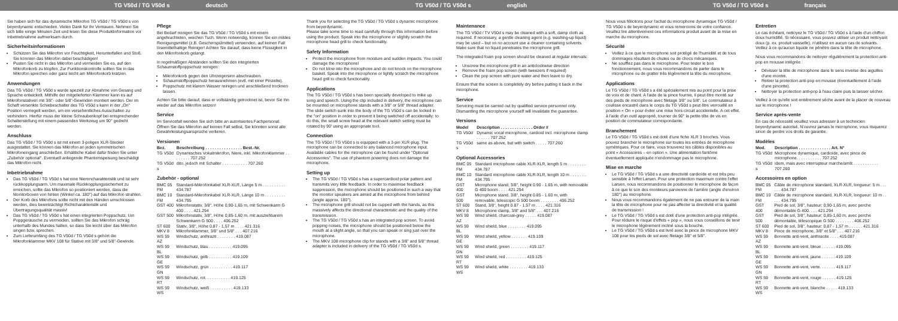TG V50d / TG V50d s deutsch TG V50d / TG V50d s english TG V50d / TG V50d s français
Sie haben sich für das dynamische Mikrofon TG V50d / TG V50d s von beyerdynamic entschieden. Vielen Dank für Ihr Vertrauen. Nehmen Sie sich bitte einige Minuten Zeit und lesen Sie diese Produktinformation vor Inbetriebnahme aufmerksam durch.
Sicherheitsinformationen
Schützen Sie das Mikrofon vor Feuchtigkeit, Herunterfallen und Stoß. Sie könnten das Mikrofon dabei beschädigen!
Pusten Sie nicht in das Mikrofon und vermeiden Sie es, auf den Mikrofonkorb zu klopfen. Zur Funktionskontrolle sollten Sie in das Mikrofon sprechen oder ganz leicht am Mikrofonkorb kratzen.
Anwendungen
Das TG V50d / TG V50d s wurde speziell zur Abnahme von Gesang und Sprache entwickelt. Mithilfe der mitgelieferten Klammer kann es auf Mikrofonstativen mit 3/8"- oder 5/8"-Gewinden montiert werden. Der im Schaft versenkte Schiebeschalter des TG V50d s kann in der „On" Position verriegelt werden, um ein versehentliches Ausschalten zu verhindern. Hierfür muss der kleine Schraubenkopf bei entsprechender Schalterstellung mit einem passenden Werkzeug um 90° gedreht werden.
Anschluss
Das TG V50d / TG V50d s ist mit einem 3-poligen XLR-Stecker ausgestattet. Sie können das Mikrofon an jeden symmetrischen Mikrofoneingang anschließen. Erhältliche Kabel dafür finden Sie unter „Zubehör optional". Eventuell anliegende Phantomspeisung beschädigt das Mikrofon nicht.
Inbetriebnahme
Das TG V50d / TG V50d s hat eine Nierencharakteristik und ist sehr rückkopplungsarm. Um maximale Rückkopplungssicherheit zu erreichen, sollte das Mikrofon so positioniert werden, dass die Monitorboxen von hinten (Winkel ca. 180°) auf das Mikrofon strahlen.
Der Korb des Mikrofons sollte nicht mit den Händen umschlossen werden, dies beeinträchtigt Richtcharakteristik und Übertragungsqualität massiv!
Das TG V50d / TG V50d s hat einen integrierten Poppschutz. Um Poppgeräusche zu vermeiden, sollten Sie das Mikrofon schräg unterhalb des Mundes halten, so dass Sie leicht über das Mikrofon singen bzw. sprechen.
Zum Lieferumfang des TG V50d / TG V50d s gehört die Mikrofonklammer MKV 108 für Stative mit 3/8" und 5/8"-Gewinde.
Pflege
Bei Bedarf reinigen Sie das TG V50d / TG V50d s mit einem angefeuchteten, weichen Tuch. Wenn notwendig, können Sie ein mildes Reinigungsmittel (z.B. Geschirrspülmittel) verwenden, auf keinen Fall lösemittelhaltige Reiniger! Achten Sie darauf, dass keine Flüssigkeit in den Mikrofonkorb gelangt.
In regelmäßigen Abständen sollten Sie den integrierten Schaumstoffpoppschutz reinigen:
Mikrofonkorb gegen den Uhrzeigersinn abschrauben.
Schaumstoffpoppschutz herausnehmen (evtl. mit einer Pinzette).
Poppschutz mit klarem Wasser reinigen und anschließend trocknen lassen.
Achten Sie bitte darauf, dass er vollständig getrocknet ist, bevor Sie ihn wieder auf das Mikrofon setzen!
Service
Im Servicefall wenden Sie sich bitte an autorisiertes Fachpersonal. Öffnen Sie das Mikrofon auf keinen Fall selbst, Sie könnten sonst alle Gewährleistungsansprüche verlieren.
Versionen
| Bez. | Beschreibung . . . . . . . . . . . . . . . . Best.-Nr. |
| --- | --- |
| TG V50d | Dynamisches Vokalmikrofon, Niere, inkl. Mikrofonklammer . . . . . . . . 707.252 |
| TG V50d s | dito, jedoch mit Schalter . . . . . . . . . . . 707.260 |
Zubehör - optional
| BMC 05 FM | Standard-Mikrofonkabel XLR-XLR, Länge 5 m . . . . . . . . . . 434.787 |
| BMC 10 FM | Standard-Mikrofonkabel XLR-XLR, Länge 10 m . . . . . . . . . 434.795 |
| GST 400 | Mikrofonstativ, 3/8", Höhe 0,90-1,65 m, mit Schwenkarm G 400 . . . . 421.294 |
| GST 500 | Mikrofonstativ, 3/8", Höhe 0,85-1,60 m, mit ausziehbarem Schwenkarm G 500 . . . . 406.252 |
| ST 600 | Stativ, 3/8", Höhe 0,87 - 1,57 m . . . . 421.316 |
| MKV 8 | Mikrofonklammer, 3/8" und 5/8" . . . 407.216 |
| WS 59 AZ | Windschutz, anthrazit . . . . . . . . 419.087 |
| WS 59 BL | Windschutz, blau . . . . . . . . . . 419.095 |
| WS 59 GE | Windschutz, gelb . . . . . . . . . . 419.109 |
| WS 59 GN | Windschutz, grün . . . . . . . . . . 419.117 |
| WS 59 RT | Windschutz, rot. . . . . . . . . . . 419.125 |
| WS 59 WS | Windschutz, weiß . . . . . . . . . . 419.133 |
Thank you for selecting the TG V50d / TG V50d s dynamic microphone from beyerdynamic.
Please take some time to read carefully through this information before using the product. Speak into the microphone or slightly scratch the microphone head grill to check functionality.
Safety Information
Protect the microphone from moisture and sudden impacts. You could damage the microphone!
Do not blow into the microphone and do not knock on the microphone basket. Speak into the microphone or lightly scratch the microphone head grill to check functionality.
Applications
The TG V50d / TG V50d s has been specially developed to mike up song and speech. Using the clip included in delivery, the microphone can be mounted on microphone stands with a 3/8" or 5/8" thread adapter. The slide switch sunk into the body of the TG V50d s can be locked in the "on" position in order to prevent it being switched off accidentally: to do this, the small screw head at the relevant switch setting must be rotated by 90' using an appropriate tool.
Connection
The TG V50d / TG V50d s is equipped with a 3-pin XLR-plug. The microphone can be connected to any balanced microphone input. Available cables for the microphone can be found under "Optional Accessories". The use of phantom powering does not damage the microphone.
Setting up
The TG V50d / TG V50d s has a supercardioid polar pattern and transmits very little feedback. In order to maximise feedback suppression, the microphone should be positioned in such a way that the monitor speakers are aimed at the microphone from behind (angle approx. 180°).
The microphone grill should not be cupped with the hands, as this massively affects the directional characteristic and the quality of the transmission.
The TG V50d / TG V50d s has an integrated pop screen. To avoid popping noises, the microphone should be positioned below the mouth at a slight angle, so that you can speak or sing just over the microphone.
The MKV 108 microphone clip for stands with a 3/8" and 5/8" thread adapter is included in delivery of the TG V50d / TG V50d s.
Maintenance
The TG V50d / TV V50d s may be cleaned with a soft, damp cloth as required. If necessary, a gentle cleaning agent (e.g. washing-up liquid) may be used – but on no account use a cleaner containing solvents. Make sure that no liquid penetrates the microphone grill.
The integrated foam pop screen should be cleaned at regular intervals:
Unscrew the microphone grill in an anticlockwise direction
Remove the foam pop screen (with tweezers if required)
Clean the pop screen with pure water and then leave to dry.
Ensure that the screen is completely dry before putting it back in the microphone.
Service
Servicing must be carried out by qualified service personnel only. Dismantling the microphone yourself will invalidate the guarantee.
Versions
| Model | Description . . . . . . . . . . . . . . Order # |
| --- | --- |
| TG V50d | Dynamic vocal microphone, cardioid incl. microphone clamp . . . . . . 707.252 |
| TG V50d s | same as above, but with switch . . . . . 707.260 |
Optional Accessories
| BMC 05 FM | Standard microphone cable XLR-XLR, length 5 m . . . . . . . . 434.787 |
| BMC 10 FM | Standard microphone cable XLR-XLR, length 10 m . . . . . . . 434.795 |
| GST 400 | Microphone stand, 3/8", height 0.90 - 1.65 m, with removable G 400 boom . . . . 421.294 |
| GST 500 | Microphone stand, 3/8", height 0.85 - 1.60 m, with removable, telescopic G 500 boom . . . . . . . . 406.252 |
| ST 600 | Stand, 3/8", height 0.87 - 1.57 m . . . . 421.316 |
| MKV 8 | Microphone clamp, 3/8" and 5/8" . . . 407.216 |
| WS 59 AZ | Wind shield, charcoal-grey . . . . . 419.087 |
| WS 59 BL | Wind shield, blue . . . . . . . . 419.095 |
| WS 59 GE | Wind shield, yellow . . . . . . . 419.109 |
| WS 59 GN | Wind shield, green . . . . . . . . 419.117 |
| WS 59 RT | Wind shield, red . . . . . . . . . 419.125 |
| WS 59 WS | Wind shield, white . . . . . . . . 419.133 |
Nous vous félicitons pour l'achat du microphone dynamique TG V50d / TG V50d s de beyerdynamic et vous remercions de votre confiance. Veuillez lire attentivement ces informations produit avant de la mise en marche du microphone.
Sécurité
Veillez à ce que le microphone soit protégé de l'humidité et de tous dommages résultant de chutes ou de chocs mécaniques.
Ne soufflez pas dans le microphone. Pour tester le bon fonctionnement, nous vous recommandons de parler dans le microphone ou de gratter très légèrement la tête du microphone.
Applications
Le TG V50d / TG V50d s a été spécialement mis au point pour la prise de voix et de chant. A l'aide de la pince fournie, il peut être monté sur des pieds de microphone avec filetage 3/8" ou 5/8". Le commutateur à coulisse encastré dans le corps du TG V50d s peut être verrouillé en position « On » pour éviter une mise hors-circuit accidentelle. A cet effet, à l'aide d'un outil approprié, tourner de 90° la petite tête de vis en position de commutateur correspondante.
Branchement
Le TG V50d / TG V50d s est doté d'une fiche XLR 3 broches. Vous pouvez brancher le microphone sur toutes les entrées de microphone symétriques. Pour ce faire, vous trouverez les câbles disponibles au point « Accessoires – en option ». Une alimentation fantôme éventuellement appliquée n'endommage pas le microphone.
Mise en marche
Le TG V50d / TG V50d s a une directivité cardioïde et est très peu sensible à l'effet Larsen. Pour une protection maximum contre l'effet Larsen, nous recommandons de positionner le microphone de façon à ce que le son des moniteurs parvienne de l'arrière (angle d'environ 180°) au microphone.
Nous vous recommandons également de ne pas entourer de la main la tête de microphone pour ne pas affecter la directivité et la qualité de transmission !
Le TG V50d / TG V50d s est doté d'une protection anti-pop intégrée. Pour réduire le risque d'effets « pop », nous vous conseillons de tenir le microphone légèrement incliné sous la bouche.
Le TG V50d / TG V50d s est livré avec la pince de microphone MKV 108 pour les pieds de sol avec filetage 3/8" et 5/8".
Entretien
Le cas échéant, nettoyez le TG V50d / TG V50d s à l'aide d'un chiffon doux humidifié. Si nécessaire, vous pouvez utiliser un produit nettoyant doux (p. ex. produit vaisselle), n'utilisez en aucun cas de solvants. Veillez à ce qu'aucun liquide ne pénètre dans la tête de microphone.
Nous vous recommandons de nettoyer régulièrement la protection anti-pop en mousse intégrée :
Dévisser la tête de microphone dans le sens inverse des aiguilles d'une montre.
Retirer la protection anti-pop en mousse (éventuellement à l'aide d'une pincette).
Nettoyer la protection anti-pop à l'eau claire puis la laisser sécher.
Veillez à ce qu'elle soit entièrement sèche avant de la placer de nouveau sur le microphone !
Service après-vente
En cas de nécessité veuillez vous adresser à un technicien beyerdynamic autorisé. N'ouvrez jamais le microphone, vous risquerez sinon de perdre vos droits de garantie.
Modèles
| Mod. | Description . . . . . . . . . . . . . . Art. N° |
| --- | --- |
| TG V50d | Microphone dynamique, cardioïde, avec pince de microphone. . . . . . . . . . . 707.252 |
| TG V50d s | idem, mais avec interrupteur marche/arrêt . . . . . . . . . . . 707.260 |
Accessoires en option
| BMC 05 FM | Câble de microphone standard, XLR-XLR, longueur: 5 m . . . . . . 434.787 |
| BMC 10 FM | Câble de microphone standard, XLR-XLR, longueur: 10 m . . . . . 434.795 |
| GST 400 | Pied de sol, 3/8", hauteur: 0,90-1,65 m, avec perche démontable G 400. . . . 421.294 |
| GST 500 | Pied de sol, 3/8", hauteur: 0,85-1,60 m, avec perche démontable, télescopique G 500 . . . . . . . . 406.252 |
| ST 600 | Pied de sol, 3/8", hauteur: 0,87 - 1,57 m . . . . . . 421.316 |
| MKV 8 | Pince de microphone, 3/8" et 5/8" . . . 407.216 |
| WS 59 AZ | Bonnette anti-vent, anthracite . . . . 419.087 |
| WS 59 BL | Bonnette anti-vent, bleue . . . . . . 419.095 |
| WS 59 GE | Bonnette anti-vent, jaune . . . . . . 419.109 |
| WS 59 GN | Bonnette anti-vent, verte. . . . . . . 419.117 |
| WS 59 RT | Bonnette anti-vent, rouge . . . . . . 419.125 |
| WS 59 WS | Bonnette anti-vent, blanche . . . . . 419.133 |